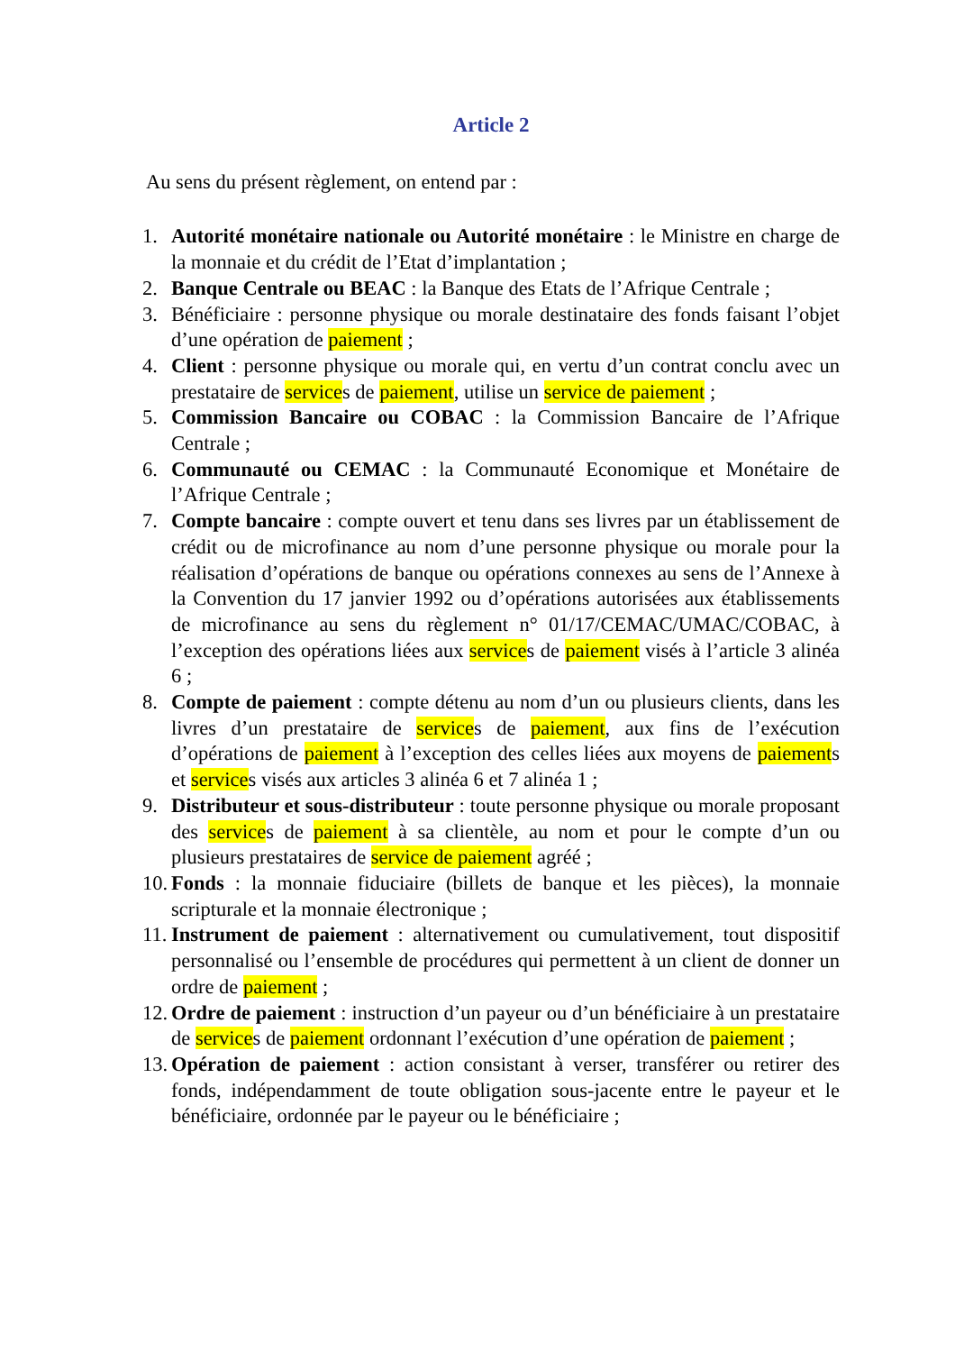Article 2
Au sens du présent règlement, on entend par :
1. Autorité monétaire nationale ou Autorité monétaire : le Ministre en charge de la monnaie et du crédit de l’Etat d’implantation ;
2. Banque Centrale ou BEAC : la Banque des Etats de l’Afrique Centrale ;
3. Bénéficiaire : personne physique ou morale destinataire des fonds faisant l’objet d’une opération de paiement ;
4. Client : personne physique ou morale qui, en vertu d’un contrat conclu avec un prestataire de services de paiement, utilise un service de paiement ;
5. Commission Bancaire ou COBAC : la Commission Bancaire de l’Afrique Centrale ;
6. Communauté ou CEMAC : la Communauté Economique et Monétaire de l’Afrique Centrale ;
7. Compte bancaire : compte ouvert et tenu dans ses livres par un établissement de crédit ou de microfinance au nom d’une personne physique ou morale pour la réalisation d’opérations de banque ou opérations connexes au sens de l’Annexe à la Convention du 17 janvier 1992 ou d’opérations autorisées aux établissements de microfinance au sens du règlement n° 01/17/CEMAC/UMAC/COBAC, à l’exception des opérations liées aux services de paiement visés à l’article 3 alinéa 6 ;
8. Compte de paiement : compte détenu au nom d’un ou plusieurs clients, dans les livres d’un prestataire de services de paiement, aux fins de l’exécution d’opérations de paiement à l’exception des celles liées aux moyens de paiements et services visés aux articles 3 alinéa 6 et 7 alinéa 1 ;
9. Distributeur et sous-distributeur : toute personne physique ou morale proposant des services de paiement à sa clientèle, au nom et pour le compte d’un ou plusieurs prestataires de service de paiement agréé ;
10. Fonds : la monnaie fiduciaire (billets de banque et les pièces), la monnaie scripturale et la monnaie électronique ;
11. Instrument de paiement : alternativement ou cumulativement, tout dispositif personnalisé ou l’ensemble de procédures qui permettent à un client de donner un ordre de paiement ;
12. Ordre de paiement : instruction d’un payeur ou d’un bénéficiaire à un prestataire de services de paiement ordonnant l’exécution d’une opération de paiement ;
13. Opération de paiement : action consistant à verser, transférer ou retirer des fonds, indépendamment de toute obligation sous-jacente entre le payeur et le bénéficiaire, ordonnée par le payeur ou le bénéficiaire ;